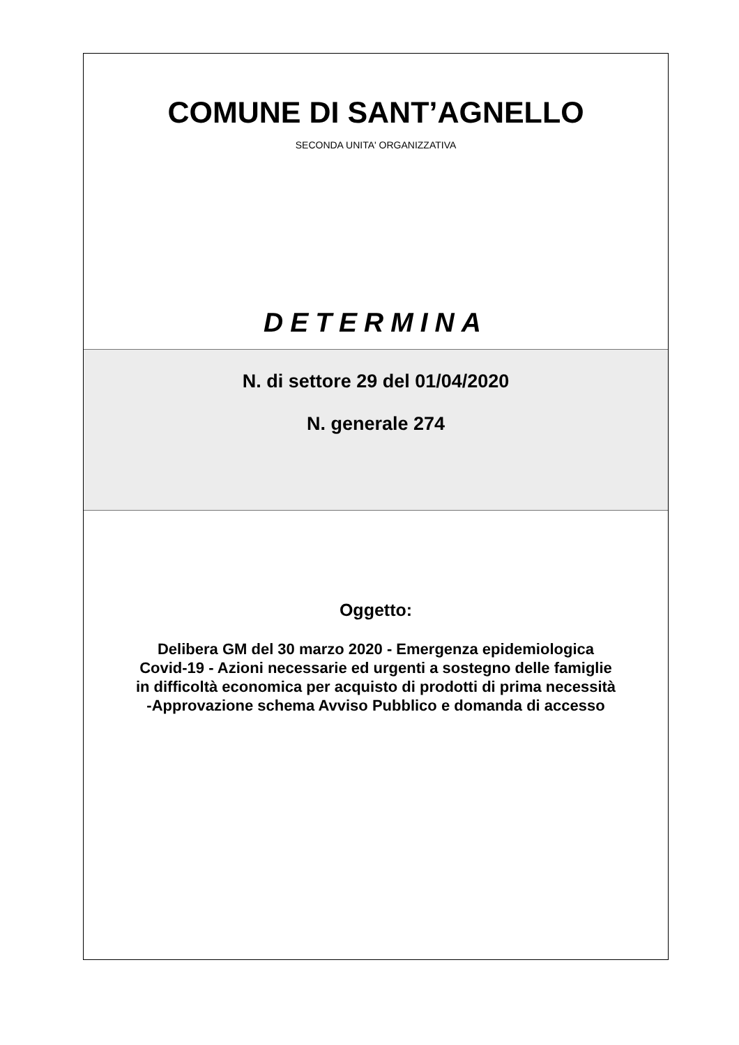COMUNE DI SANT’AGNELLO
SECONDA UNITA' ORGANIZZATIVA
DETERMINA
N. di settore 29 del 01/04/2020
N. generale 274
Oggetto:
Delibera GM del 30 marzo 2020 - Emergenza epidemiologica Covid-19 - Azioni necessarie ed urgenti a sostegno delle famiglie in difficoltà economica per acquisto di prodotti di prima necessità -Approvazione schema Avviso Pubblico e domanda di accesso